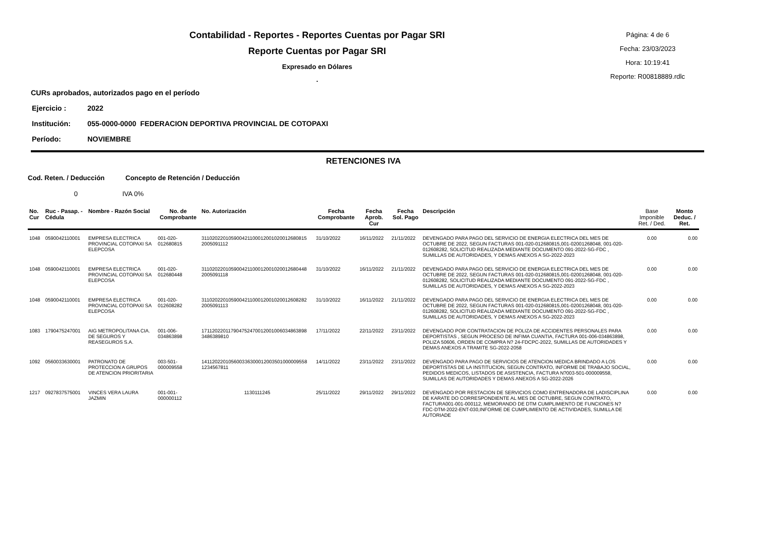Contabilidad - Reportes - Reportes Cuentas por Pagar SRI
Reporte Cuentas por Pagar SRI
Expresado en Dólares
.
Página: 4 de 6
Fecha: 23/03/2023
Hora: 10:19:41
Reporte: R00818889.rdlc
CURs aprobados, autorizados pago en el período
Ejercicio : 2022
Institución: 055-0000-0000 FEDERACION DEPORTIVA PROVINCIAL DE COTOPAXI
Período: NOVIEMBRE
RETENCIONES IVA
Cod. Reten. / Deducción Concepto de Retención / Deducción
0 IVA 0%
| No. Cur | Ruc - Pasap. - Cédula | Nombre - Razón Social | No. de Comprobante | No. Autorización | Fecha Comprobante | Fecha Aprob. Cur | Fecha Sol. Pago | Descripción | Base Imponible Ret. / Ded. | Monto Deduc. / Ret. |
| --- | --- | --- | --- | --- | --- | --- | --- | --- | --- | --- |
| 1048 | 0590042110001 | EMPRESA ELECTRICA PROVINCIAL COTOPAXI SA ELEPCOSA | 001-020-012680815 | 311020220105900421100012001020012680815 2005091112 | 31/10/2022 | 16/11/2022 | 21/11/2022 | DEVENGADO PARA PAGO DEL SERVICIO DE ENERGIA ELECTRICA DEL MES DE OCTUBRE DE 2022, SEGUN FACTURAS 001-020-012680815,001-02001268048, 001-020-012608282, SOLICITUD REALIZADA MEDIANTE DOCUMENTO 091-2022-SG-FDC , SUMILLAS DE AUTORIDADES, Y DEMAS ANEXOS A SG-2022-2023 | 0.00 | 0.00 |
| 1048 | 0590042110001 | EMPRESA ELECTRICA PROVINCIAL COTOPAXI SA ELEPCOSA | 001-020-012680448 | 311020220105900421100012001020012680448 2005091118 | 31/10/2022 | 16/11/2022 | 21/11/2022 | DEVENGADO PARA PAGO DEL SERVICIO DE ENERGIA ELECTRICA DEL MES DE OCTUBRE DE 2022, SEGUN FACTURAS 001-020-012680815,001-02001268048, 001-020-012608282, SOLICITUD REALIZADA MEDIANTE DOCUMENTO 091-2022-SG-FDC , SUMILLAS DE AUTORIDADES, Y DEMAS ANEXOS A SG-2022-2023 | 0.00 | 0.00 |
| 1048 | 0590042110001 | EMPRESA ELECTRICA PROVINCIAL COTOPAXI SA ELEPCOSA | 001-020-012608282 | 311020220105900421100012001020012608282 2005091113 | 31/10/2022 | 16/11/2022 | 21/11/2022 | DEVENGADO PARA PAGO DEL SERVICIO DE ENERGIA ELECTRICA DEL MES DE OCTUBRE DE 2022, SEGUN FACTURAS 001-020-012680815,001-02001268048, 001-020-012608282, SOLICITUD REALIZADA MEDIANTE DOCUMENTO 091-2022-SG-FDC , SUMILLAS DE AUTORIDADES, Y DEMAS ANEXOS A SG-2022-2023 | 0.00 | 0.00 |
| 1083 | 1790475247001 | AIG METROPOLITANA CIA. DE SEGUROS Y REASEGUROS S.A. | 001-006-034863898 | 171120220117904752470012001006034863898 3486389810 | 17/11/2022 | 22/11/2022 | 23/11/2022 | DEVENGADO POR CONTRATACION DE POLIZA DE ACCIDENTES PERSONALES PARA DEPORTISTAS , SEGUN PROCESO DE INFIMA CUANTIA, FACTURA 001-006-034863898, POLIZA 50606, ORDEN DE COMPRA N? 24-FDCPC-2022, SUMILLAS DE AUTORIDADES Y DEMAS ANEXOS A TRAMITE SG-2022-2058 | 0.00 | 0.00 |
| 1092 | 0560033630001 | PATRONATO DE PROTECCION A GRUPOS DE ATENCION PRIORITARIA | 003-501-000009558 | 141120220105600336300012003501000009558 1234567811 | 14/11/2022 | 23/11/2022 | 23/11/2022 | DEVENGADO PARA PAGO DE SERVICIOS DE ATENCION MEDICA BRINDADO A LOS DEPORTISTAS DE LA INSTITUCION, SEGUN CONTRATO, INFORME DE TRABAJO SOCIAL, PEDIDOS MEDICOS, LISTADOS DE ASISTENCIA, FACTURA N?003-501-000009558, SUMILLAS DE AUTORIDADES Y DEMAS ANEXOS A SG-2022-2026 | 0.00 | 0.00 |
| 1217 | 0927837575001 | VINCES VERA LAURA JAZMIN | 001-001-000000112 | 1130111245 | 25/11/2022 | 29/11/2022 | 29/11/2022 | DEVENGADO POR RESTACION DE SERVICIOS COMO ENTRENADORA DE LADISCIPLINA DE KARATE DO CORRESPONDIENTE AL MES DE OCTUBRE, SEGUN CONTRATO, FACTURA001-001-000112, MEMORANDO DE DTM CUMPLIMIENTO DE FUNCIONES N? FDC-DTM-2022-ENT-030,INFORME DE CUMPLIMIENTO DE ACTIVIDADES, SUMILLA DE AUTORIADE | 0.00 | 0.00 |